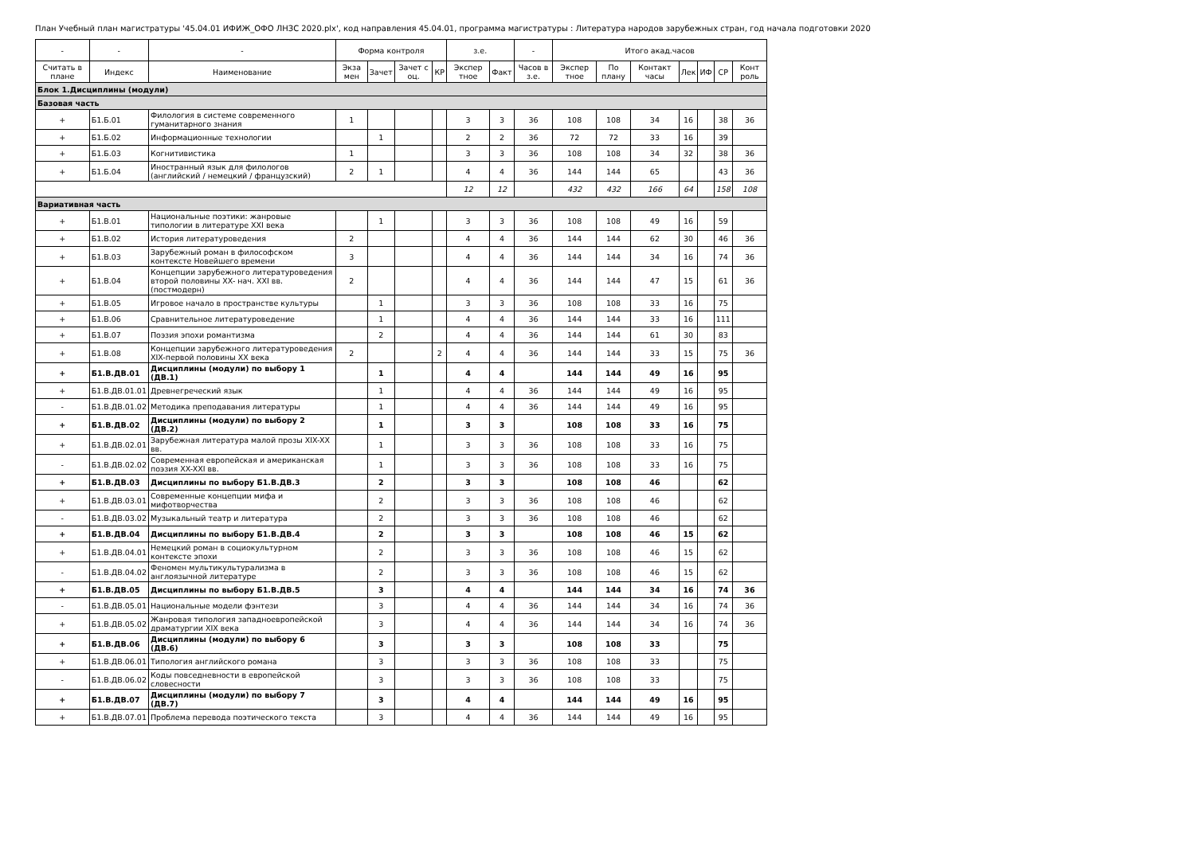План Учебный план магистратуры '45.04.01 ИФИЖ_ОФО ЛНЗС 2020.plx', код направления 45.04.01, программа магистратуры : Литература народов зарубежных стран, год начала подготовки 2020
| - | - | - | Форма контроля | | | | з.е. | | - | Итого акад.часов | | | | | | |
| --- | --- | --- | --- | --- | --- | --- | --- | --- | --- | --- | --- | --- | --- | --- | --- | --- |
| Считать в плане | Индекс | Наименование | Экза мен | Зачет | Зачет с оц. | КР | Экспер тное | Факт | Часов в з.е. | Экспер тное | По плану | Контакт часы | Лек | ИФ | СР | Конт роль |
| Блок 1.Дисциплины (модули) | | | | | | | | | | | | | | | | |
| Базовая часть | | | | | | | | | | | | | | | | |
| + | Б1.Б.01 | Филология в системе современного гуманитарного знания | 1 | | | | 3 | 3 | 36 | 108 | 108 | 34 | 16 | | 38 | 36 |
| + | Б1.Б.02 | Информационные технологии | | 1 | | | 2 | 2 | 36 | 72 | 72 | 33 | 16 | | 39 | |
| + | Б1.Б.03 | Когнитивистика | 1 | | | | 3 | 3 | 36 | 108 | 108 | 34 | 32 | | 38 | 36 |
| + | Б1.Б.04 | Иностранный язык для филологов (английский / немецкий / французский) | 2 | 1 | | | 4 | 4 | 36 | 144 | 144 | 65 | | | 43 | 36 |
| | | | | | | | 12 | 12 | | 432 | 432 | 166 | 64 | | 158 | 108 |
| Вариативная часть | | | | | | | | | | | | | | | | |
| + | Б1.В.01 | Национальные поэтики: жанровые типологии в литературе XXI века | | 1 | | | 3 | 3 | 36 | 108 | 108 | 49 | 16 | | 59 | |
| + | Б1.В.02 | История литературоведения | 2 | | | | 4 | 4 | 36 | 144 | 144 | 62 | 30 | | 46 | 36 |
| + | Б1.В.03 | Зарубежный роман в философском контексте Новейшего времени | 3 | | | | 4 | 4 | 36 | 144 | 144 | 34 | 16 | | 74 | 36 |
| + | Б1.В.04 | Концепции зарубежного литературоведения второй половины XX- нач. XXI вв.(постмодерн) | 2 | | | | 4 | 4 | 36 | 144 | 144 | 47 | 15 | | 61 | 36 |
| + | Б1.В.05 | Игровое начало в пространстве культуры | | 1 | | | 3 | 3 | 36 | 108 | 108 | 33 | 16 | | 75 | |
| + | Б1.В.06 | Сравнительное литературоведение | | 1 | | | 4 | 4 | 36 | 144 | 144 | 33 | 16 | | 111 | |
| + | Б1.В.07 | Поэзия эпохи романтизма | | 2 | | | 4 | 4 | 36 | 144 | 144 | 61 | 30 | | 83 | |
| + | Б1.В.08 | Концепции зарубежного литературоведения XIX-первой половины XX века | 2 | | | 2 | 4 | 4 | 36 | 144 | 144 | 33 | 15 | | 75 | 36 |
| + | Б1.В.ДВ.01 | Дисциплины (модули) по выбору 1 (ДВ.1) | | 1 | | | 4 | 4 | | 144 | 144 | 49 | 16 | | 95 | |
| + | Б1.В.ДВ.01.01 | Древнегреческий язык | | 1 | | | 4 | 4 | 36 | 144 | 144 | 49 | 16 | | 95 | |
| - | Б1.В.ДВ.01.02 | Методика преподавания литературы | | 1 | | | 4 | 4 | 36 | 144 | 144 | 49 | 16 | | 95 | |
| + | Б1.В.ДВ.02 | Дисциплины (модули) по выбору 2 (ДВ.2) | | 1 | | | 3 | 3 | | 108 | 108 | 33 | 16 | | 75 | |
| + | Б1.В.ДВ.02.01 | Зарубежная литература малой прозы XIX-XX вв. | | 1 | | | 3 | 3 | 36 | 108 | 108 | 33 | 16 | | 75 | |
| - | Б1.В.ДВ.02.02 | Современная европейская и американская поэзия XX-XXI вв. | | 1 | | | 3 | 3 | 36 | 108 | 108 | 33 | 16 | | 75 | |
| + | Б1.В.ДВ.03 | Дисциплины по выбору Б1.В.ДВ.3 | | 2 | | | 3 | 3 | | 108 | 108 | 46 | | | 62 | |
| + | Б1.В.ДВ.03.01 | Современные концепции мифа и мифотворчества | | 2 | | | 3 | 3 | 36 | 108 | 108 | 46 | | | 62 | |
| - | Б1.В.ДВ.03.02 | Музыкальный театр и литература | | 2 | | | 3 | 3 | 36 | 108 | 108 | 46 | | | 62 | |
| + | Б1.В.ДВ.04 | Дисциплины по выбору Б1.В.ДВ.4 | | 2 | | | 3 | 3 | | 108 | 108 | 46 | 15 | | 62 | |
| + | Б1.В.ДВ.04.01 | Немецкий роман в социокультурном контексте эпохи | | 2 | | | 3 | 3 | 36 | 108 | 108 | 46 | 15 | | 62 | |
| - | Б1.В.ДВ.04.02 | Феномен мультикультурализма в англоязычной литературе | | 2 | | | 3 | 3 | 36 | 108 | 108 | 46 | 15 | | 62 | |
| + | Б1.В.ДВ.05 | Дисциплины по выбору Б1.В.ДВ.5 | | 3 | | | 4 | 4 | | 144 | 144 | 34 | 16 | | 74 | 36 |
| - | Б1.В.ДВ.05.01 | Национальные модели фэнтези | | 3 | | | 4 | 4 | 36 | 144 | 144 | 34 | 16 | | 74 | 36 |
| + | Б1.В.ДВ.05.02 | Жанровая типология западноевропейской драматургии XIX века | | 3 | | | 4 | 4 | 36 | 144 | 144 | 34 | 16 | | 74 | 36 |
| + | Б1.В.ДВ.06 | Дисциплины (модули) по выбору 6 (ДВ.6) | | 3 | | | 3 | 3 | | 108 | 108 | 33 | | | 75 | |
| + | Б1.В.ДВ.06.01 | Типология английского романа | | 3 | | | 3 | 3 | 36 | 108 | 108 | 33 | | | 75 | |
| - | Б1.В.ДВ.06.02 | Коды повседневности в европейской словесности | | 3 | | | 3 | 3 | 36 | 108 | 108 | 33 | | | 75 | |
| + | Б1.В.ДВ.07 | Дисциплины (модули) по выбору 7 (ДВ.7) | | 3 | | | 4 | 4 | | 144 | 144 | 49 | 16 | | 95 | |
| + | Б1.В.ДВ.07.01 | Проблема перевода поэтического текста | | 3 | | | 4 | 4 | 36 | 144 | 144 | 49 | 16 | | 95 | |